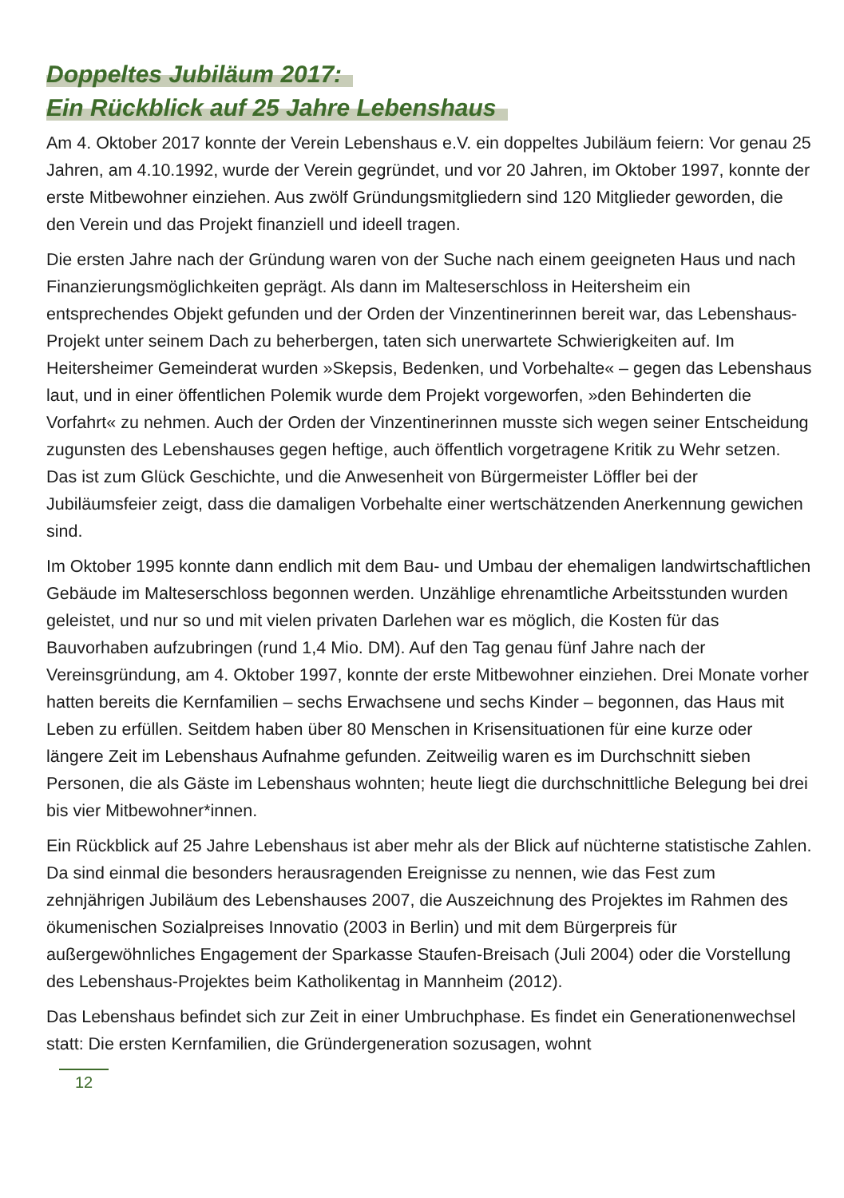Doppeltes Jubiläum 2017:
Ein Rückblick auf 25 Jahre Lebenshaus
Am 4. Oktober 2017 konnte der Verein Lebenshaus e.V. ein doppeltes Jubiläum feiern: Vor genau 25 Jahren, am 4.10.1992, wurde der Verein gegründet, und vor 20 Jahren, im Oktober 1997, konnte der erste Mitbewohner einziehen. Aus zwölf Gründungsmitgliedern sind 120 Mitglieder geworden, die den Verein und das Projekt finanziell und ideell tragen.
Die ersten Jahre nach der Gründung waren von der Suche nach einem geeigneten Haus und nach Finanzierungsmöglichkeiten geprägt. Als dann im Malteserschloss in Heitersheim ein entsprechendes Objekt gefunden und der Orden der Vinzentinerinnen bereit war, das Lebenshaus-Projekt unter seinem Dach zu beherbergen, taten sich unerwartete Schwierigkeiten auf. Im Heitersheimer Gemeinderat wurden »Skepsis, Bedenken, und Vorbehalte« – gegen das Lebenshaus laut, und in einer öffentlichen Polemik wurde dem Projekt vorgeworfen, »den Behinderten die Vorfahrt« zu nehmen. Auch der Orden der Vinzentinerinnen musste sich wegen seiner Entscheidung zugunsten des Lebenshauses gegen heftige, auch öffentlich vorgetragene Kritik zu Wehr setzen. Das ist zum Glück Geschichte, und die Anwesenheit von Bürgermeister Löffler bei der Jubiläumsfeier zeigt, dass die damaligen Vorbehalte einer wertschätzenden Anerkennung gewichen sind.
Im Oktober 1995 konnte dann endlich mit dem Bau- und Umbau der ehemaligen landwirtschaftlichen Gebäude im Malteserschloss begonnen werden. Unzählige ehrenamtliche Arbeitsstunden wurden geleistet, und nur so und mit vielen privaten Darlehen war es möglich, die Kosten für das Bauvorhaben aufzubringen (rund 1,4 Mio. DM). Auf den Tag genau fünf Jahre nach der Vereinsgründung, am 4. Oktober 1997, konnte der erste Mitbewohner einziehen. Drei Monate vorher hatten bereits die Kernfamilien – sechs Erwachsene und sechs Kinder – begonnen, das Haus mit Leben zu erfüllen. Seitdem haben über 80 Menschen in Krisensituationen für eine kurze oder längere Zeit im Lebenshaus Aufnahme gefunden. Zeitweilig waren es im Durchschnitt sieben Personen, die als Gäste im Lebenshaus wohnten; heute liegt die durchschnittliche Belegung bei drei bis vier Mitbewohner*innen.
Ein Rückblick auf 25 Jahre Lebenshaus ist aber mehr als der Blick auf nüchterne statistische Zahlen. Da sind einmal die besonders herausragenden Ereignisse zu nennen, wie das Fest zum zehnjährigen Jubiläum des Lebenshauses 2007, die Auszeichnung des Projektes im Rahmen des ökumenischen Sozialpreises Innovatio (2003 in Berlin) und mit dem Bürgerpreis für außergewöhnliches Engagement der Sparkasse Staufen-Breisach (Juli 2004) oder die Vorstellung des Lebenshaus-Projektes beim Katholikentag in Mannheim (2012).
Das Lebenshaus befindet sich zur Zeit in einer Umbruchphase. Es findet ein Generationenwechsel statt: Die ersten Kernfamilien, die Gründergeneration sozusagen, wohnt
12